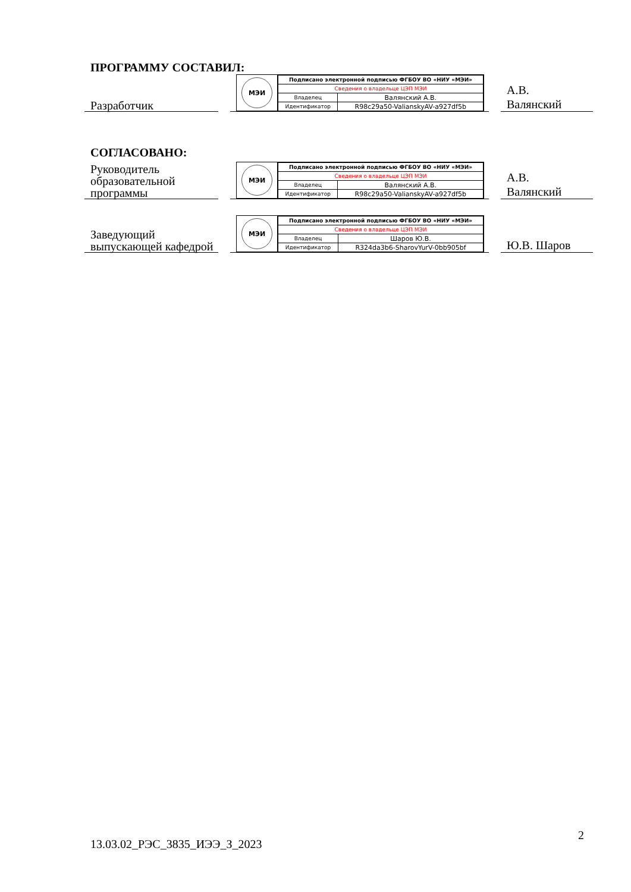ПРОГРАММУ СОСТАВИЛ:
Разработчик
МЭИ
| Подписано электронной подписью ФГБОУ ВО «НИУ «МЭИ» | |
| Сведения о владельце ЦЭП МЭИ | |
| Владелец | Валянский А.В. |
| Идентификатор | R98c29a50-ValianskyAV-a927df5b |
А.В.
Валянский
СОГЛАСОВАНО:
Руководитель образовательной программы
МЭИ
| Подписано электронной подписью ФГБОУ ВО «НИУ «МЭИ» | |
| Сведения о владельце ЦЭП МЭИ | |
| Владелец | Валянский А.В. |
| Идентификатор | R98c29a50-ValianskyAV-a927df5b |
А.В.
Валянский
Заведующий выпускающей кафедрой
МЭИ
| Подписано электронной подписью ФГБОУ ВО «НИУ «МЭИ» | |
| Сведения о владельце ЦЭП МЭИ | |
| Владелец | Шаров Ю.В. |
| Идентификатор | R324da3b6-SharovYurV-0bb905bf |
Ю.В. Шаров
2
13.03.02_РЭС_3835_ИЭЭ_З_2023